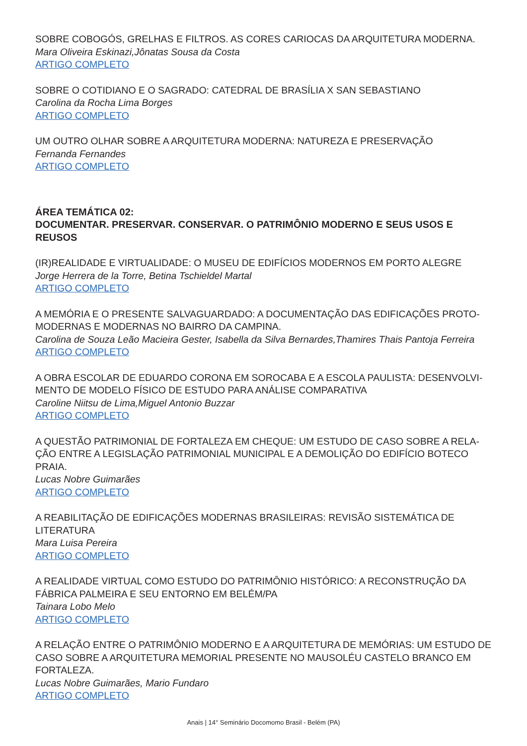SOBRE COBOGÓS, GRELHAS E FILTROS. AS CORES CARIOCAS DA ARQUITETURA MODERNA.
Mara Oliveira Eskinazi,Jônatas Sousa da Costa
ARTIGO COMPLETO
SOBRE O COTIDIANO E O SAGRADO: CATEDRAL DE BRASÍLIA X SAN SEBASTIANO
Carolina da Rocha Lima Borges
ARTIGO COMPLETO
UM OUTRO OLHAR SOBRE A ARQUITETURA MODERNA: NATUREZA E PRESERVAÇÃO
Fernanda Fernandes
ARTIGO COMPLETO
ÁREA TEMÁTICA 02:
DOCUMENTAR. PRESERVAR. CONSERVAR. O PATRIMÔNIO MODERNO E SEUS USOS E REUSOS
(IR)REALIDADE E VIRTUALIDADE: O MUSEU DE EDIFÍCIOS MODERNOS EM PORTO ALEGRE
Jorge Herrera de la Torre, Betina Tschieldel Martal
ARTIGO COMPLETO
A MEMÓRIA E O PRESENTE SALVAGUARDADO: A DOCUMENTAÇÃO DAS EDIFICAÇÕES PROTO-MODERNAS E MODERNAS NO BAIRRO DA CAMPINA.
Carolina de Souza Leão Macieira Gester, Isabella da Silva Bernardes,Thamires Thais Pantoja Ferreira
ARTIGO COMPLETO
A OBRA ESCOLAR DE EDUARDO CORONA EM SOROCABA E A ESCOLA PAULISTA: DESENVOLVI-MENTO DE MODELO FÍSICO DE ESTUDO PARA ANÁLISE COMPARATIVA
Caroline Niitsu de Lima,Miguel Antonio Buzzar
ARTIGO COMPLETO
A QUESTÃO PATRIMONIAL DE FORTALEZA EM CHEQUE: UM ESTUDO DE CASO SOBRE A RELA-ÇÃO ENTRE A LEGISLAÇÃO PATRIMONIAL MUNICIPAL E A DEMOLIÇÃO DO EDIFÍCIO BOTECO PRAIA.
Lucas Nobre Guimarães
ARTIGO COMPLETO
A REABILITAÇÃO DE EDIFICAÇÕES MODERNAS BRASILEIRAS: REVISÃO SISTEMÁTICA DE LITERATURA
Mara Luisa Pereira
ARTIGO COMPLETO
A REALIDADE VIRTUAL COMO ESTUDO DO PATRIMÔNIO HISTÓRICO: A RECONSTRUÇÃO DA FÁBRICA PALMEIRA E SEU ENTORNO EM BELÉM/PA
Tainara Lobo Melo
ARTIGO COMPLETO
A RELAÇÃO ENTRE O PATRIMÔNIO MODERNO E A ARQUITETURA DE MEMÓRIAS: UM ESTUDO DE CASO SOBRE A ARQUITETURA MEMORIAL PRESENTE NO MAUSOLÉU CASTELO BRANCO EM FORTALEZA.
Lucas Nobre Guimarães, Mario Fundaro
ARTIGO COMPLETO
Anais | 14° Seminário Docomomo Brasil - Belém (PA)